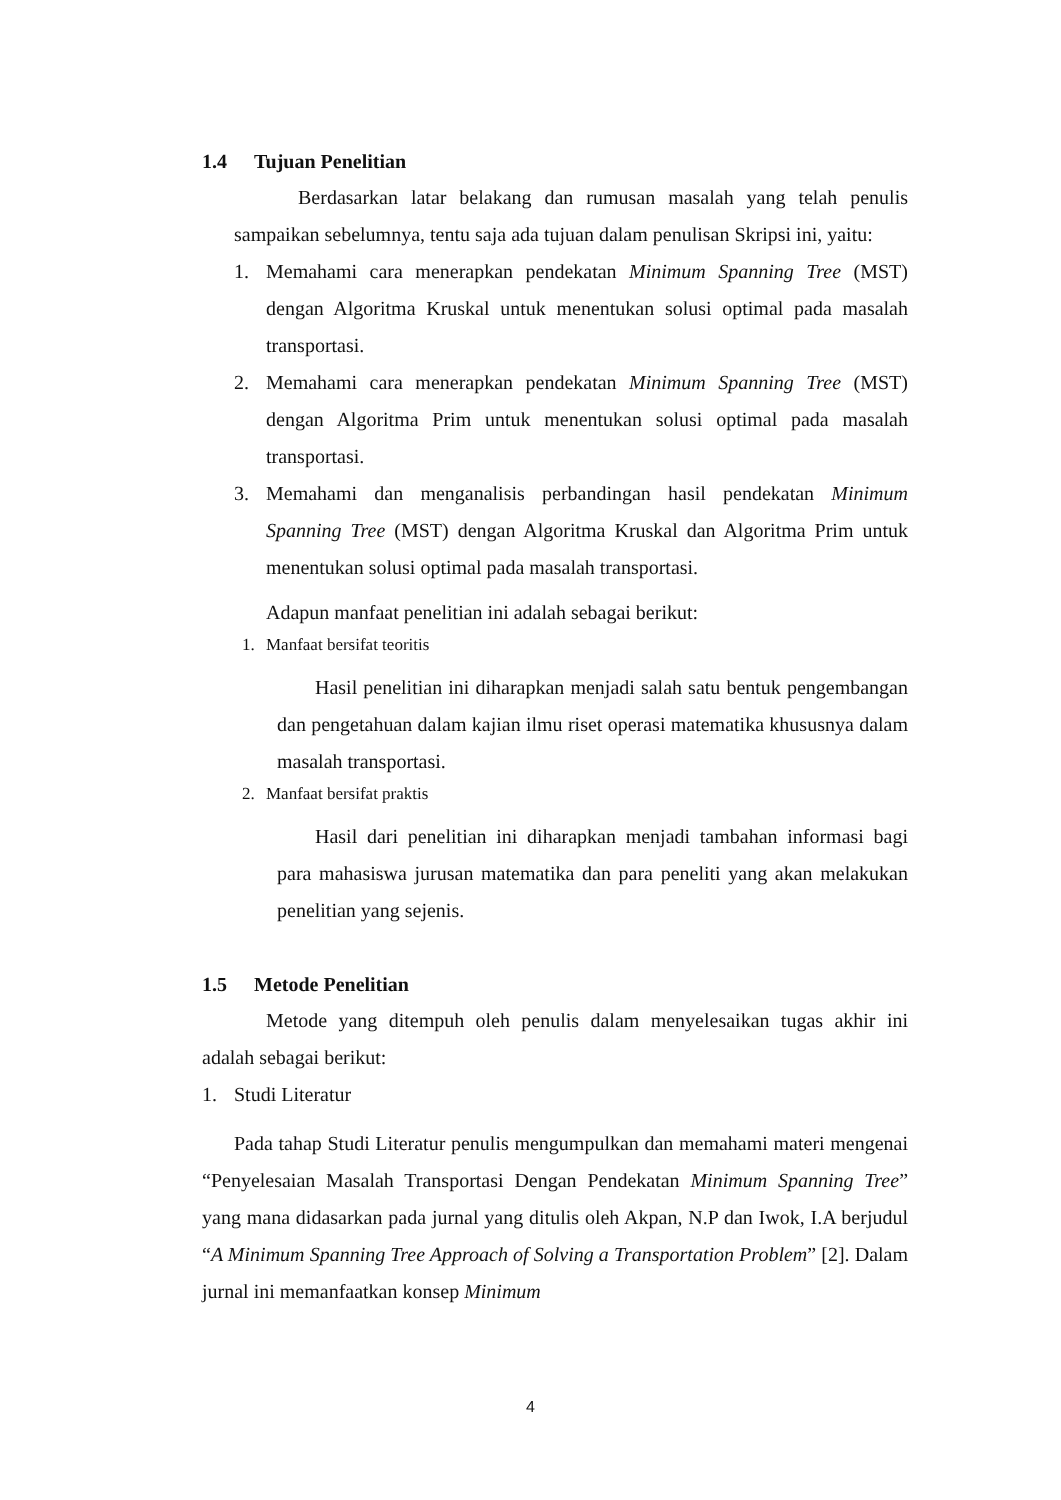1.4 Tujuan Penelitian
Berdasarkan latar belakang dan rumusan masalah yang telah penulis sampaikan sebelumnya, tentu saja ada tujuan dalam penulisan Skripsi ini, yaitu:
1. Memahami cara menerapkan pendekatan Minimum Spanning Tree (MST) dengan Algoritma Kruskal untuk menentukan solusi optimal pada masalah transportasi.
2. Memahami cara menerapkan pendekatan Minimum Spanning Tree (MST) dengan Algoritma Prim untuk menentukan solusi optimal pada masalah transportasi.
3. Memahami dan menganalisis perbandingan hasil pendekatan Minimum Spanning Tree (MST) dengan Algoritma Kruskal dan Algoritma Prim untuk menentukan solusi optimal pada masalah transportasi.
Adapun manfaat penelitian ini adalah sebagai berikut:
1. Manfaat bersifat teoritis
Hasil penelitian ini diharapkan menjadi salah satu bentuk pengembangan dan pengetahuan dalam kajian ilmu riset operasi matematika khususnya dalam masalah transportasi.
2. Manfaat bersifat praktis
Hasil dari penelitian ini diharapkan menjadi tambahan informasi bagi para mahasiswa jurusan matematika dan para peneliti yang akan melakukan penelitian yang sejenis.
1.5 Metode Penelitian
Metode yang ditempuh oleh penulis dalam menyelesaikan tugas akhir ini adalah sebagai berikut:
1. Studi Literatur
Pada tahap Studi Literatur penulis mengumpulkan dan memahami materi mengenai “Penyelesaian Masalah Transportasi Dengan Pendekatan Minimum Spanning Tree” yang mana didasarkan pada jurnal yang ditulis oleh Akpan, N.P dan Iwok, I.A berjudul “A Minimum Spanning Tree Approach of Solving a Transportation Problem” [2]. Dalam jurnal ini memanfaatkan konsep Minimum
4